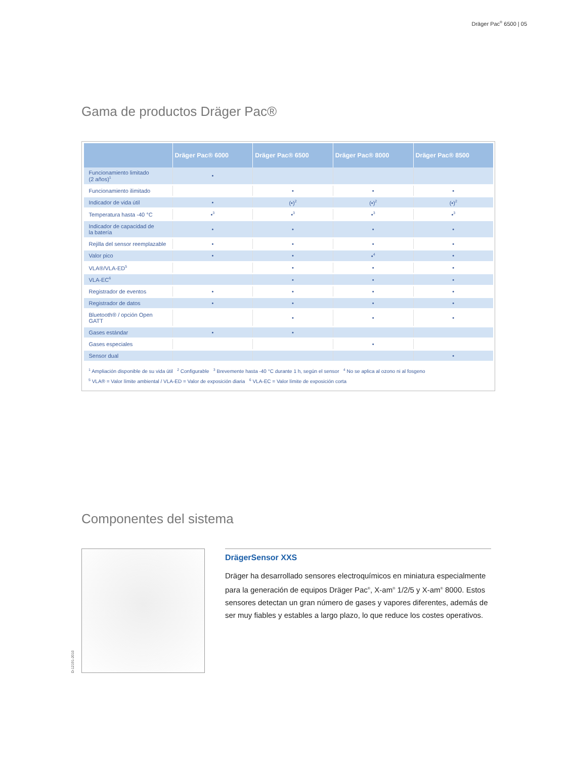Dräger Pac<sup>®</sup> 6500 | 05
Gama de productos Dräger Pac®
| | Dräger Pac® 6000 | Dräger Pac® 6500 | Dräger Pac® 8000 | Dräger Pac® 8500 |
| --- | --- | --- | --- | --- |
| Funcionamiento limitado (2 años)<sup>1</sup> | • | | | |
| Funcionamiento ilimitado | | • | • | • |
| Indicador de vida útil | • | (•)<sup>2</sup> | (•)<sup>2</sup> | (•)<sup>2</sup> |
| Temperatura hasta -40 °C | •<sup>3</sup> | •<sup>3</sup> | •<sup>3</sup> | •<sup>3</sup> |
| Indicador de capacidad de la batería | • | • | • | • |
| Rejilla del sensor reemplazable | • | • | • | • |
| Valor pico | • | • | •<sup>4</sup> | • |
| VLA®/VLA-ED<sup>5</sup> | | • | • | • |
| VLA-EC<sup>6</sup> | | • | • | • |
| Registrador de eventos | • | • | • | • |
| Registrador de datos | • | • | • | • |
| Bluetooth® / opción Open GATT | | • | • | • |
| Gases estándar | • | • | | |
| Gases especiales | | | • | |
| Sensor dual | | | | • |
<sup>1</sup> Ampliación disponible de su vida útil <sup>2</sup> Configurable <sup>3</sup> Brevemente hasta -40 °C durante 1 h, según el sensor <sup>4</sup> No se aplica al ozono ni al fosgeno
<sup>5</sup> VLA® = Valor límite ambiental / VLA-ED = Valor de exposición diaria <sup>6</sup> VLA-EC = Valor límite de exposición corta
Componentes del sistema
D-12191-2010
DrägerSensor XXS
Dräger ha desarrollado sensores electroquímicos en miniatura especialmente para la generación de equipos Dräger Pac<sup>®</sup>, X-am<sup>®</sup> 1/2/5 y X-am<sup>®</sup> 8000. Estos sensores detectan un gran número de gases y vapores diferentes, además de ser muy fiables y estables a largo plazo, lo que reduce los costes operativos.